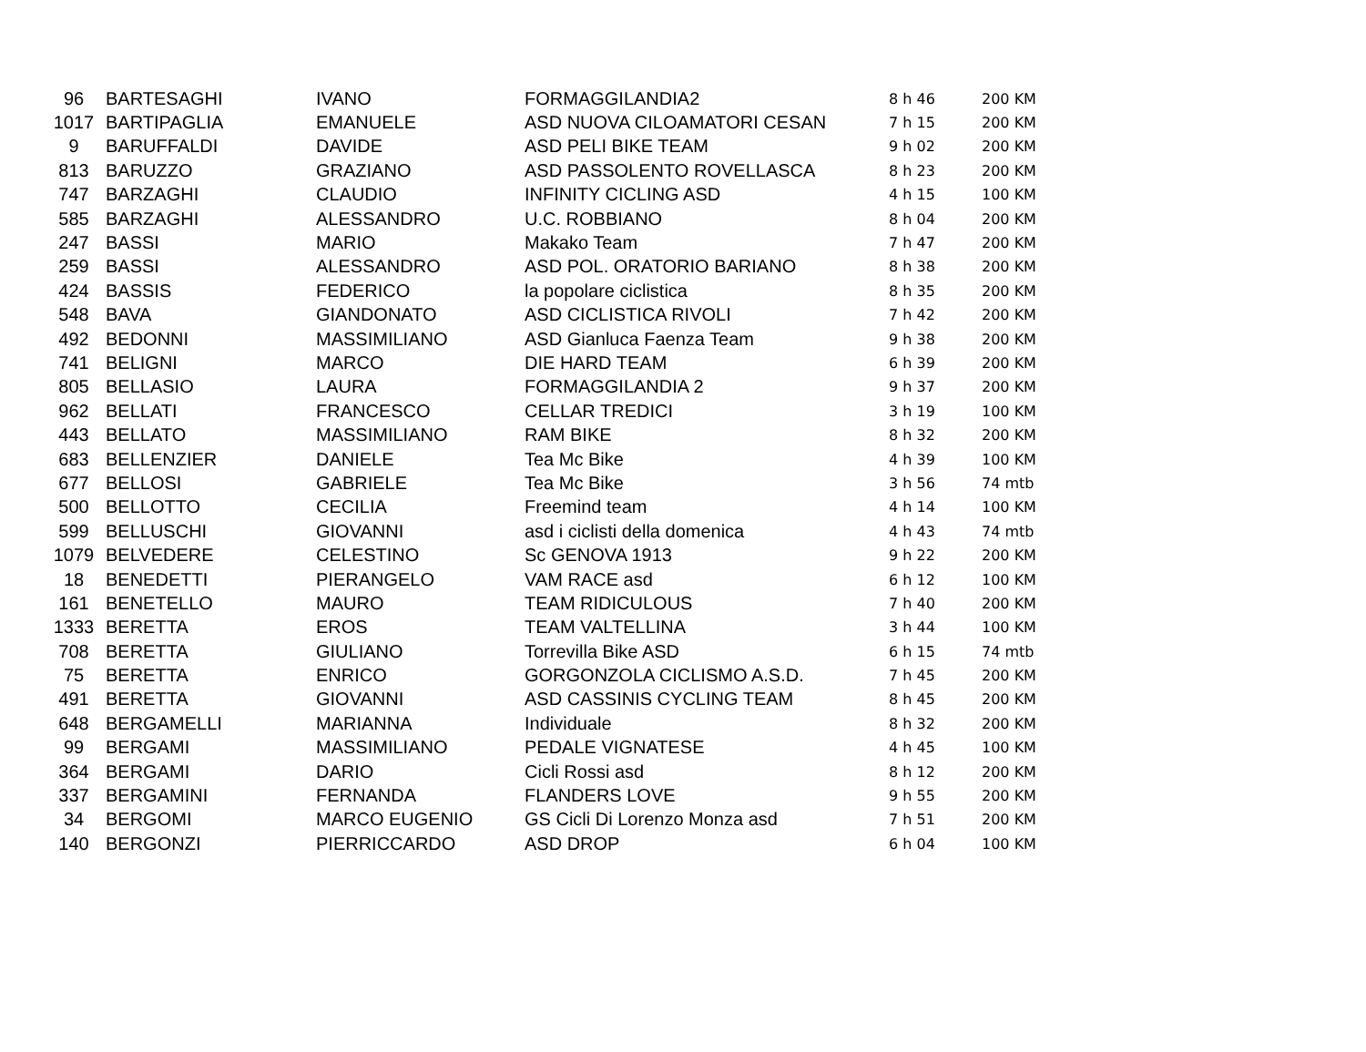| 96 | BARTESAGHI | IVANO | FORMAGGILANDIA2 | 8 h 46 | 200 KM |
| 1017 | BARTIPAGLIA | EMANUELE | ASD NUOVA CILOAMATORI CESAN | 7 h 15 | 200 KM |
| 9 | BARUFFALDI | DAVIDE | ASD PELI BIKE TEAM | 9 h 02 | 200 KM |
| 813 | BARUZZO | GRAZIANO | ASD PASSOLENTO ROVELLASCA | 8 h 23 | 200 KM |
| 747 | BARZAGHI | CLAUDIO | INFINITY CICLING ASD | 4 h 15 | 100 KM |
| 585 | BARZAGHI | ALESSANDRO | U.C. ROBBIANO | 8 h 04 | 200 KM |
| 247 | BASSI | MARIO | Makako Team | 7 h 47 | 200 KM |
| 259 | BASSI | ALESSANDRO | ASD POL. ORATORIO BARIANO | 8 h 38 | 200 KM |
| 424 | BASSIS | FEDERICO | la popolare ciclistica | 8 h 35 | 200 KM |
| 548 | BAVA | GIANDONATO | ASD CICLISTICA RIVOLI | 7 h 42 | 200 KM |
| 492 | BEDONNI | MASSIMILIANO | ASD Gianluca Faenza Team | 9 h 38 | 200 KM |
| 741 | BELIGNI | MARCO | DIE HARD TEAM | 6 h 39 | 200 KM |
| 805 | BELLASIO | LAURA | FORMAGGILANDIA 2 | 9 h 37 | 200 KM |
| 962 | BELLATI | FRANCESCO | CELLAR TREDICI | 3 h 19 | 100 KM |
| 443 | BELLATO | MASSIMILIANO | RAM BIKE | 8 h 32 | 200 KM |
| 683 | BELLENZIER | DANIELE | Tea Mc Bike | 4 h 39 | 100 KM |
| 677 | BELLOSI | GABRIELE | Tea Mc Bike | 3 h 56 | 74 mtb |
| 500 | BELLOTTO | CECILIA | Freemind team | 4 h 14 | 100 KM |
| 599 | BELLUSCHI | GIOVANNI | asd i ciclisti della domenica | 4 h 43 | 74 mtb |
| 1079 | BELVEDERE | CELESTINO | Sc GENOVA 1913 | 9 h 22 | 200 KM |
| 18 | BENEDETTI | PIERANGELO | VAM RACE asd | 6 h 12 | 100 KM |
| 161 | BENETELLO | MAURO | TEAM RIDICULOUS | 7 h 40 | 200 KM |
| 1333 | BERETTA | EROS | TEAM VALTELLINA | 3 h 44 | 100 KM |
| 708 | BERETTA | GIULIANO | Torrevilla Bike ASD | 6 h 15 | 74 mtb |
| 75 | BERETTA | ENRICO | GORGONZOLA CICLISMO A.S.D. | 7 h 45 | 200 KM |
| 491 | BERETTA | GIOVANNI | ASD CASSINIS CYCLING TEAM | 8 h 45 | 200 KM |
| 648 | BERGAMELLI | MARIANNA | Individuale | 8 h 32 | 200 KM |
| 99 | BERGAMI | MASSIMILIANO | PEDALE VIGNATESE | 4 h 45 | 100 KM |
| 364 | BERGAMI | DARIO | Cicli Rossi asd | 8 h 12 | 200 KM |
| 337 | BERGAMINI | FERNANDA | FLANDERS LOVE | 9 h 55 | 200 KM |
| 34 | BERGOMI | MARCO EUGENIO | GS Cicli Di Lorenzo Monza asd | 7 h 51 | 200 KM |
| 140 | BERGONZI | PIERRICCARDO | ASD DROP | 6 h 04 | 100 KM |